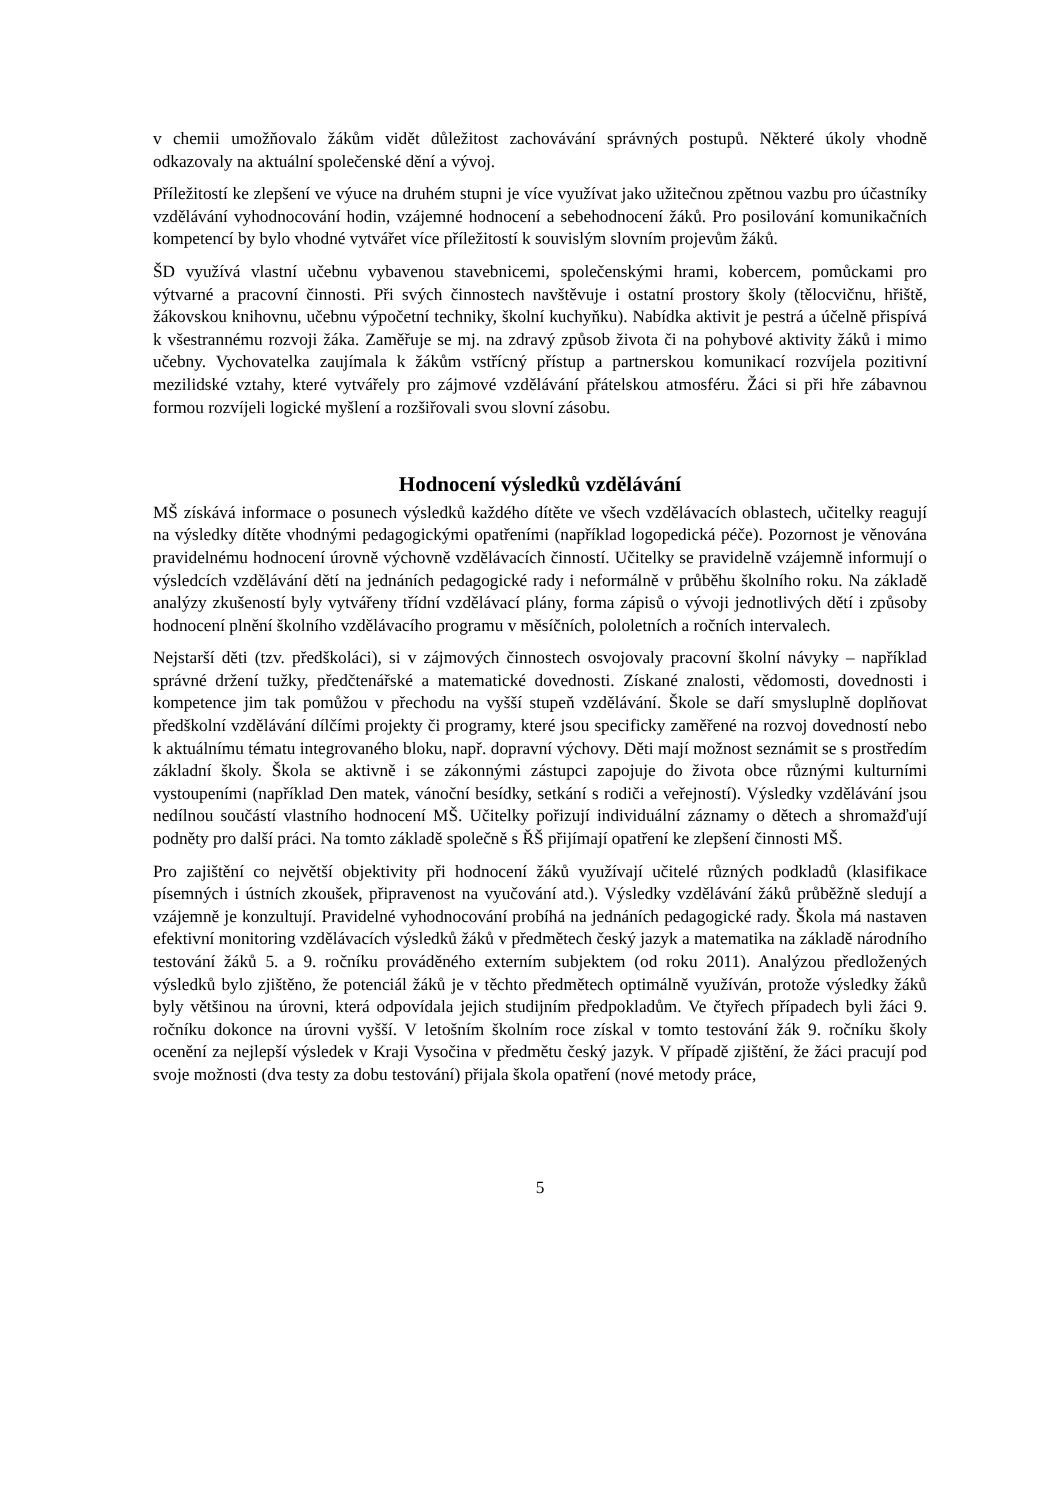v chemii umožňovalo žákům vidět důležitost zachovávání správných postupů. Některé úkoly vhodně odkazovaly na aktuální společenské dění a vývoj.
Příležitostí ke zlepšení ve výuce na druhém stupni je více využívat jako užitečnou zpětnou vazbu pro účastníky vzdělávání vyhodnocování hodin, vzájemné hodnocení a sebehodnocení žáků. Pro posilování komunikačních kompetencí by bylo vhodné vytvářet více příležitostí k souvislým slovním projevům žáků.
ŠD využívá vlastní učebnu vybavenou stavebnicemi, společenskými hrami, kobercem, pomůckami pro výtvarné a pracovní činnosti. Při svých činnostech navštěvuje i ostatní prostory školy (tělocvičnu, hřiště, žákovskou knihovnu, učebnu výpočetní techniky, školní kuchyňku). Nabídka aktivit je pestrá a účelně přispívá k všestrannému rozvoji žáka. Zaměřuje se mj. na zdravý způsob života či na pohybové aktivity žáků i mimo učebny. Vychovatelka zaujímala k žákům vstřícný přístup a partnerskou komunikací rozvíjela pozitivní mezilidské vztahy, které vytvářely pro zájmové vzdělávání přátelskou atmosféru. Žáci si při hře zábavnou formou rozvíjeli logické myšlení a rozšiřovali svou slovní zásobu.
Hodnocení výsledků vzdělávání
MŠ získává informace o posunech výsledků každého dítěte ve všech vzdělávacích oblastech, učitelky reagují na výsledky dítěte vhodnými pedagogickými opatřeními (například logopedická péče). Pozornost je věnována pravidelnému hodnocení úrovně výchovně vzdělávacích činností. Učitelky se pravidelně vzájemně informují o výsledcích vzdělávání dětí na jednáních pedagogické rady i neformálně v průběhu školního roku. Na základě analýzy zkušeností byly vytvářeny třídní vzdělávací plány, forma zápisů o vývoji jednotlivých dětí i způsoby hodnocení plnění školního vzdělávacího programu v měsíčních, pololetních a ročních intervalech.
Nejstarší děti (tzv. předškoláci), si v zájmových činnostech osvojovaly pracovní školní návyky – například správné držení tužky, předčtenářské a matematické dovednosti. Získané znalosti, vědomosti, dovednosti i kompetence jim tak pomůžou v přechodu na vyšší stupeň vzdělávání. Škole se daří smysluplně doplňovat předškolní vzdělávání dílčími projekty či programy, které jsou specificky zaměřené na rozvoj dovedností nebo k aktuálnímu tématu integrovaného bloku, např. dopravní výchovy. Děti mají možnost seznámit se s prostředím základní školy. Škola se aktivně i se zákonnými zástupci zapojuje do života obce různými kulturními vystoupeními (například Den matek, vánoční besídky, setkání s rodiči a veřejností). Výsledky vzdělávání jsou nedílnou součástí vlastního hodnocení MŠ. Učitelky pořizují individuální záznamy o dětech a shromažďují podněty pro další práci. Na tomto základě společně s ŘŠ přijímají opatření ke zlepšení činnosti MŠ.
Pro zajištění co největší objektivity při hodnocení žáků využívají učitelé různých podkladů (klasifikace písemných i ústních zkoušek, připravenost na vyučování atd.). Výsledky vzdělávání žáků průběžně sledují a vzájemně je konzultují. Pravidelné vyhodnocování probíhá na jednáních pedagogické rady. Škola má nastaven efektivní monitoring vzdělávacích výsledků žáků v předmětech český jazyk a matematika na základě národního testování žáků 5. a 9. ročníku prováděného externím subjektem (od roku 2011). Analýzou předložených výsledků bylo zjištěno, že potenciál žáků je v těchto předmětech optimálně využíván, protože výsledky žáků byly většinou na úrovni, která odpovídala jejich studijním předpokladům. Ve čtyřech případech byli žáci 9. ročníku dokonce na úrovni vyšší. V letošním školním roce získal v tomto testování žák 9. ročníku školy ocenění za nejlepší výsledek v Kraji Vysočina v předmětu český jazyk. V případě zjištění, že žáci pracují pod svoje možnosti (dva testy za dobu testování) přijala škola opatření (nové metody práce,
5